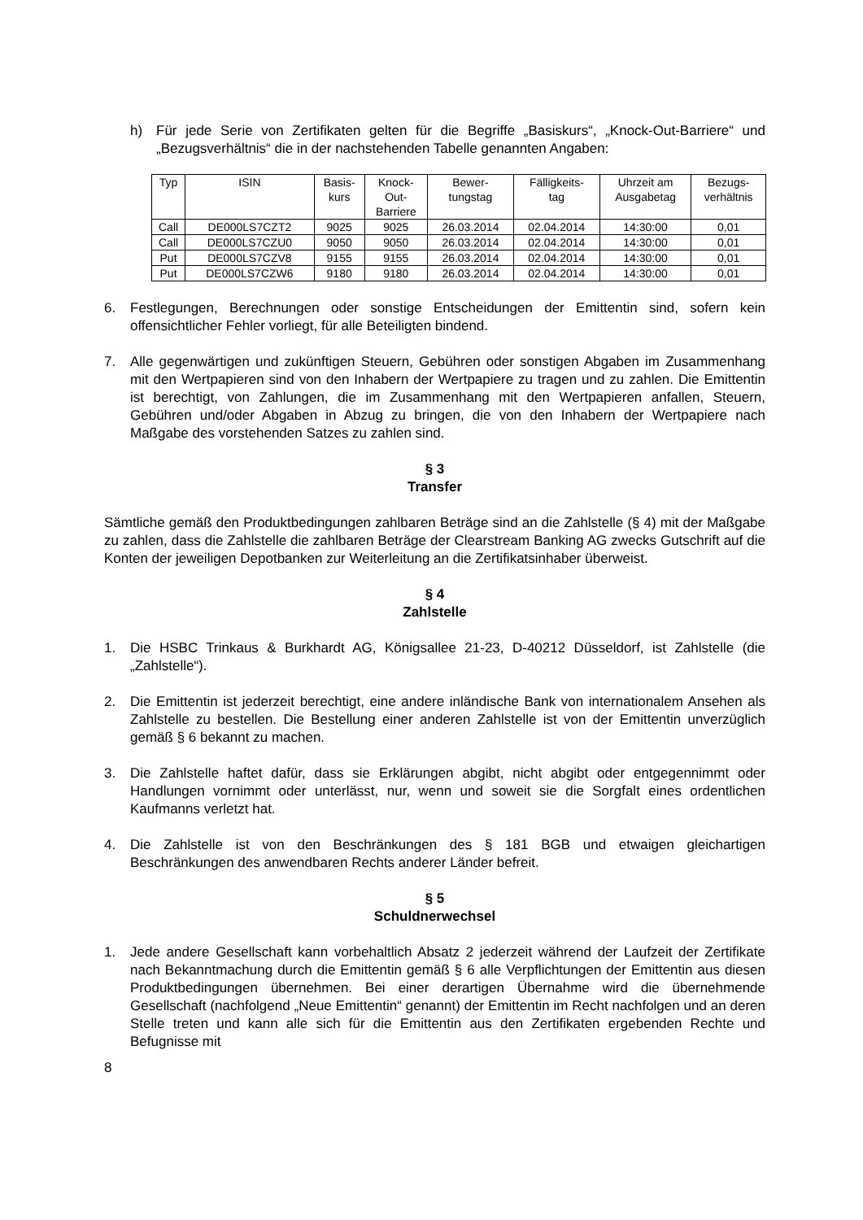h) Für jede Serie von Zertifikaten gelten für die Begriffe „Basiskurs“, „Knock-Out-Barriere“ und „Bezugsverhältnis“ die in der nachstehenden Tabelle genannten Angaben:
| Typ | ISIN | Basis- kurs | Knock- Out- Barriere | Bewer- tungstag | Fälligkeits- tag | Uhrzeit am Ausgabetag | Bezugs- verhältnis |
| --- | --- | --- | --- | --- | --- | --- | --- |
| Call | DE000LS7CZT2 | 9025 | 9025 | 26.03.2014 | 02.04.2014 | 14:30:00 | 0,01 |
| Call | DE000LS7CZU0 | 9050 | 9050 | 26.03.2014 | 02.04.2014 | 14:30:00 | 0,01 |
| Put | DE000LS7CZV8 | 9155 | 9155 | 26.03.2014 | 02.04.2014 | 14:30:00 | 0,01 |
| Put | DE000LS7CZW6 | 9180 | 9180 | 26.03.2014 | 02.04.2014 | 14:30:00 | 0,01 |
6. Festlegungen, Berechnungen oder sonstige Entscheidungen der Emittentin sind, sofern kein offensichtlicher Fehler vorliegt, für alle Beteiligten bindend.
7. Alle gegenwärtigen und zukünftigen Steuern, Gebühren oder sonstigen Abgaben im Zusammenhang mit den Wertpapieren sind von den Inhabern der Wertpapiere zu tragen und zu zahlen. Die Emittentin ist berechtigt, von Zahlungen, die im Zusammenhang mit den Wertpapieren anfallen, Steuern, Gebühren und/oder Abgaben in Abzug zu bringen, die von den Inhabern der Wertpapiere nach Maßgabe des vorstehenden Satzes zu zahlen sind.
§ 3
Transfer
Sämtliche gemäß den Produktbedingungen zahlbaren Beträge sind an die Zahlstelle (§ 4) mit der Maßgabe zu zahlen, dass die Zahlstelle die zahlbaren Beträge der Clearstream Banking AG zwecks Gutschrift auf die Konten der jeweiligen Depotbanken zur Weiterleitung an die Zertifikatsinhaber überweist.
§ 4
Zahlstelle
1. Die HSBC Trinkaus & Burkhardt AG, Königsallee 21-23, D-40212 Düsseldorf, ist Zahlstelle (die „Zahlstelle“).
2. Die Emittentin ist jederzeit berechtigt, eine andere inländische Bank von internationalem Ansehen als Zahlstelle zu bestellen. Die Bestellung einer anderen Zahlstelle ist von der Emittentin unverzüglich gemäß § 6 bekannt zu machen.
3. Die Zahlstelle haftet dafür, dass sie Erklärungen abgibt, nicht abgibt oder entgegennimmt oder Handlungen vornimmt oder unterlässt, nur, wenn und soweit sie die Sorgfalt eines ordentlichen Kaufmanns verletzt hat.
4. Die Zahlstelle ist von den Beschränkungen des § 181 BGB und etwaigen gleichartigen Beschränkungen des anwendbaren Rechts anderer Länder befreit.
§ 5
Schuldnerwechsel
1. Jede andere Gesellschaft kann vorbehaltlich Absatz 2 jederzeit während der Laufzeit der Zertifikate nach Bekanntmachung durch die Emittentin gemäß § 6 alle Verpflichtungen der Emittentin aus diesen Produktbedingungen übernehmen. Bei einer derartigen Übernahme wird die übernehmende Gesellschaft (nachfolgend „Neue Emittentin“ genannt) der Emittentin im Recht nachfolgen und an deren Stelle treten und kann alle sich für die Emittentin aus den Zertifikaten ergebenden Rechte und Befugnisse mit
8